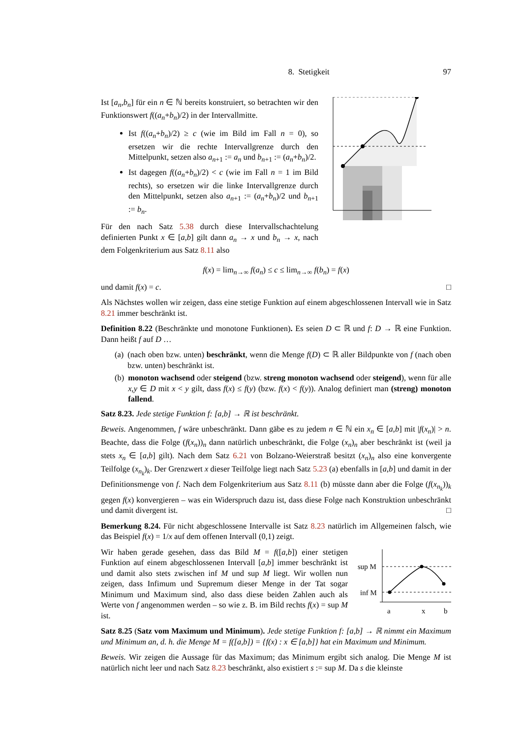8. Stetigkeit 97
Ist [a<sub>n</sub>,b<sub>n</sub>] für ein n ∈ ℕ bereits konstruiert, so betrachten wir den Funktionswert f((a<sub>n</sub>+b<sub>n</sub>)/2) in der Intervallmitte.
Ist f((a<sub>n</sub>+b<sub>n</sub>)/2) ≥ c (wie im Bild im Fall n = 0), so ersetzen wir die rechte Intervallgrenze durch den Mittelpunkt, setzen also a<sub>n+1</sub> := a<sub>n</sub> und b<sub>n+1</sub> := (a<sub>n</sub>+b<sub>n</sub>)/2.
Ist dagegen f((a<sub>n</sub>+b<sub>n</sub>)/2) < c (wie im Fall n = 1 im Bild rechts), so ersetzen wir die linke Intervallgrenze durch den Mittelpunkt, setzen also a<sub>n+1</sub> := (a<sub>n</sub>+b<sub>n</sub>)/2 und b<sub>n+1</sub> := b<sub>n</sub>.
Für den nach Satz 5.38 durch diese Intervallschachtelung definierten Punkt x ∈ [a,b] gilt dann a<sub>n</sub> → x und b<sub>n</sub> → x, nach dem Folgenkriterium aus Satz 8.11 also
f(x) = lim<sub>n→∞</sub> f(a<sub>n</sub>) ≤ c ≤ lim<sub>n→∞</sub> f(b<sub>n</sub>) = f(x)
und damit f(x) = c. □
Als Nächstes wollen wir zeigen, dass eine stetige Funktion auf einem abgeschlossenen Intervall wie in Satz 8.21 immer beschränkt ist.
Definition 8.22 (Beschränkte und monotone Funktionen). Es seien D ⊂ ℝ und f: D → ℝ eine Funktion. Dann heißt f auf D …
(a) (nach oben bzw. unten) beschränkt, wenn die Menge f(D) ⊂ ℝ aller Bildpunkte von f (nach oben bzw. unten) beschränkt ist.
(b) monoton wachsend oder steigend (bzw. streng monoton wachsend oder steigend), wenn für alle x,y ∈ D mit x < y gilt, dass f(x) ≤ f(y) (bzw. f(x) < f(y)). Analog definiert man (streng) monoton fallend.
Satz 8.23. Jede stetige Funktion f: [a,b] → ℝ ist beschränkt.
Beweis. Angenommen, f wäre unbeschränkt. Dann gäbe es zu jedem n ∈ ℕ ein x<sub>n</sub> ∈ [a,b] mit |f(x<sub>n</sub>)| > n. Beachte, dass die Folge (f(x<sub>n</sub>))<sub>n</sub> dann natürlich unbeschränkt, die Folge (x<sub>n</sub>)<sub>n</sub> aber beschränkt ist (weil ja stets x<sub>n</sub> ∈ [a,b] gilt). Nach dem Satz 6.21 von Bolzano-Weierstraß besitzt (x<sub>n</sub>)<sub>n</sub> also eine konvergente Teilfolge (x<sub>n<sub>k</sub></sub>)<sub>k</sub>. Der Grenzwert x dieser Teilfolge liegt nach Satz 5.23 (a) ebenfalls in [a,b] und damit in der Definitionsmenge von f. Nach dem Folgenkriterium aus Satz 8.11 (b) müsste dann aber die Folge (f(x<sub>n<sub>k</sub></sub>))<sub>k</sub> gegen f(x) konvergieren – was ein Widerspruch dazu ist, dass diese Folge nach Konstruktion unbeschränkt und damit divergent ist. □
Bemerkung 8.24. Für nicht abgeschlossene Intervalle ist Satz 8.23 natürlich im Allgemeinen falsch, wie das Beispiel f(x) = 1/x auf dem offenen Intervall (0,1) zeigt.
Wir haben gerade gesehen, dass das Bild M = f([a,b]) einer stetigen Funktion auf einem abgeschlossenen Intervall [a,b] immer beschränkt ist und damit also stets zwischen inf M und sup M liegt. Wir wollen nun zeigen, dass Infimum und Supremum dieser Menge in der Tat sogar Minimum und Maximum sind, also dass diese beiden Zahlen auch als Werte von f angenommen werden – so wie z. B. im Bild rechts f(x) = sup M ist.
sup M
inf M
a
x
b
Satz 8.25 (Satz vom Maximum und Minimum). Jede stetige Funktion f: [a,b] → ℝ nimmt ein Maximum und Minimum an, d. h. die Menge M = f([a,b]) = {f(x) : x ∈ [a,b]} hat ein Maximum und Minimum.
Beweis. Wir zeigen die Aussage für das Maximum; das Minimum ergibt sich analog. Die Menge M ist natürlich nicht leer und nach Satz 8.23 beschränkt, also existiert s := sup M. Da s die kleinste